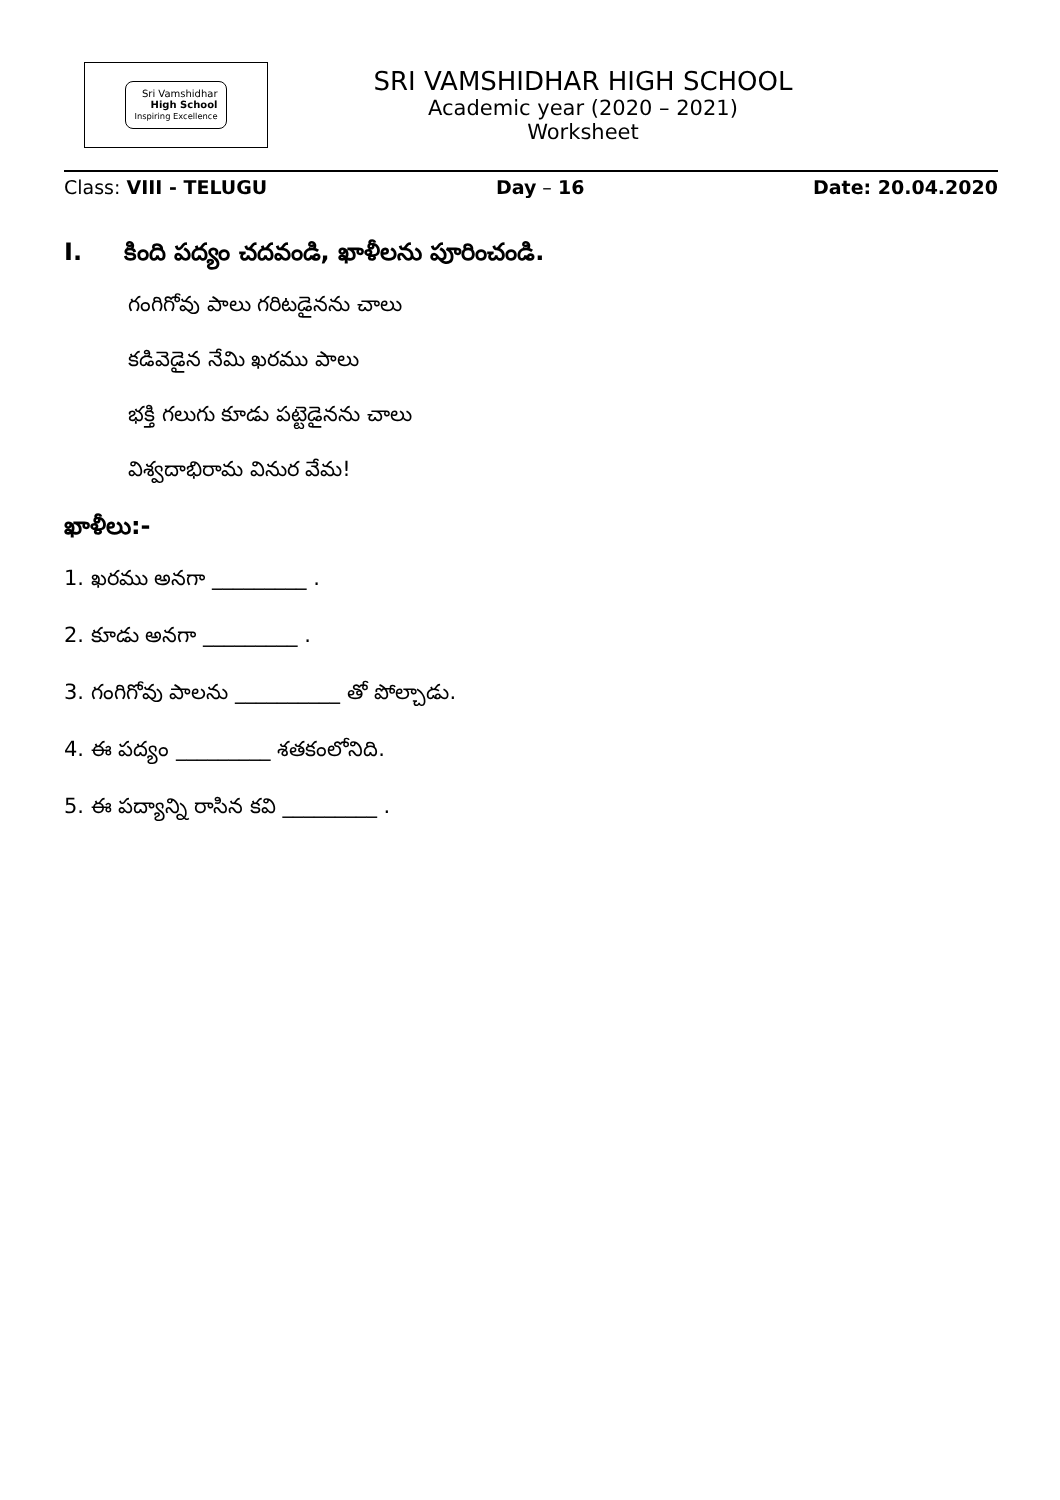Sri Vamshidhar
High School
Inspiring Excellence
SRI VAMSHIDHAR HIGH SCHOOL
Academic year (2020 – 2021)
Worksheet
Class: VIII - TELUGU Day – 16 Date: 20.04.2020
I. కింది పద్యం చదవండి, ఖాళీలను పూరించండి.
గంగిగోవు పాలు గరిటడైనను చాలు
కడివెడైన నేమి ఖరము పాలు
భక్తి గలుగు కూడు పట్టెడైనను చాలు
విశ్వదాభిరామ వినుర వేమ!
ఖాళీలు:-
1. ఖరము అనగా _________ .
2. కూడు అనగా _________ .
3. గంగిగోవు పాలను __________ తో పోల్చాడు.
4. ఈ పద్యం _________ శతకంలోనిది.
5. ఈ పద్యాన్ని రాసిన కవి _________ .